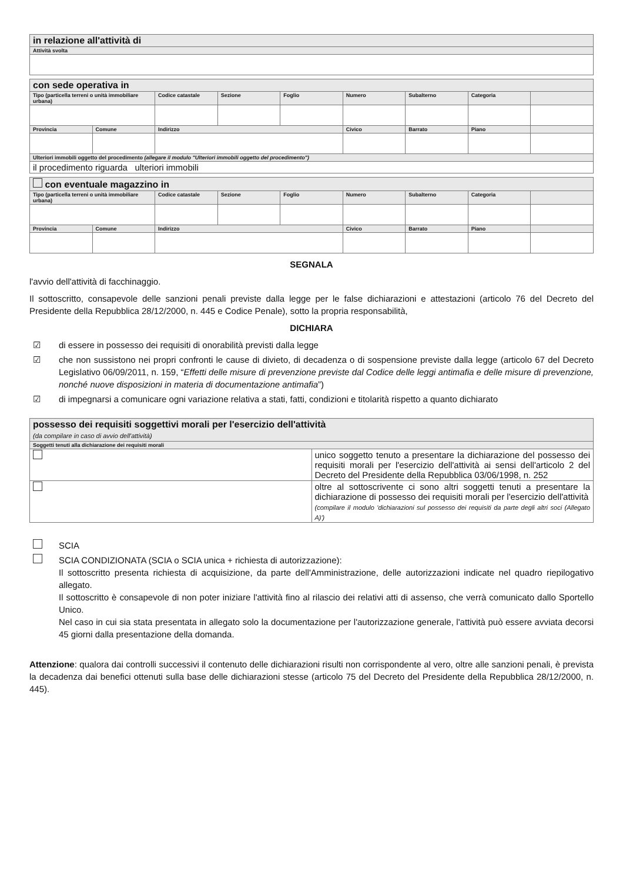| in relazione all'attività di |
| Attività svolta |
| con sede operativa in | | | | | | | | |
| Tipo (particella terreni o unità immobiliare urbana) | | Codice catastale | Sezione | Foglio | Numero | Subalterno | Categoria | |
| Provincia | Comune | Indirizzo | | | Civico | Barrato | Piano | |
| Ulteriori immobili oggetto del procedimento (allegare il modulo "Ulteriori immobili oggetto del procedimento") | | | | | | | | |
| il procedimento riguarda ulteriori immobili | | | | | | | | |
| con eventuale magazzino in | | | | | | | | |
| Tipo (particella terreni o unità immobiliare urbana) | | Codice catastale | Sezione | Foglio | Numero | Subalterno | Categoria | |
| Provincia | Comune | Indirizzo | | | Civico | Barrato | Piano | |
SEGNALA
l'avvio dell'attività di facchinaggio.
Il sottoscritto, consapevole delle sanzioni penali previste dalla legge per le false dichiarazioni e attestazioni (articolo 76 del Decreto del Presidente della Repubblica 28/12/2000, n. 445 e Codice Penale), sotto la propria responsabilità,
DICHIARA
☑ di essere in possesso dei requisiti di onorabilità previsti dalla legge
☑ che non sussistono nei propri confronti le cause di divieto, di decadenza o di sospensione previste dalla legge (articolo 67 del Decreto Legislativo 06/09/2011, n. 159, “Effetti delle misure di prevenzione previste dal Codice delle leggi antimafia e delle misure di prevenzione, nonché nuove disposizioni in materia di documentazione antimafia”)
☑ di impegnarsi a comunicare ogni variazione relativa a stati, fatti, condizioni e titolarità rispetto a quanto dichiarato
| possesso dei requisiti soggettivi morali per l'esercizio dell'attività (da compilare in caso di avvio dell'attività) | |
| Soggetti tenuti alla dichiarazione dei requisiti morali | |
| | unico soggetto tenuto a presentare la dichiarazione del possesso dei requisiti morali per l'esercizio dell'attività ai sensi dell'articolo 2 del Decreto del Presidente della Repubblica 03/06/1998, n. 252 |
| | oltre al sottoscrivente ci sono altri soggetti tenuti a presentare la dichiarazione di possesso dei requisiti morali per l'esercizio dell'attività (compilare il modulo 'dichiarazioni sul possesso dei requisiti da parte degli altri soci (Allegato A)') |
SCIA
SCIA CONDIZIONATA (SCIA o SCIA unica + richiesta di autorizzazione):
Il sottoscritto presenta richiesta di acquisizione, da parte dell'Amministrazione, delle autorizzazioni indicate nel quadro riepilogativo allegato.
Il sottoscritto è consapevole di non poter iniziare l'attività fino al rilascio dei relativi atti di assenso, che verrà comunicato dallo Sportello Unico.
Nel caso in cui sia stata presentata in allegato solo la documentazione per l'autorizzazione generale, l'attività può essere avviata decorsi 45 giorni dalla presentazione della domanda.
Attenzione: qualora dai controlli successivi il contenuto delle dichiarazioni risulti non corrispondente al vero, oltre alle sanzioni penali, è prevista la decadenza dai benefici ottenuti sulla base delle dichiarazioni stesse (articolo 75 del Decreto del Presidente della Repubblica 28/12/2000, n. 445).